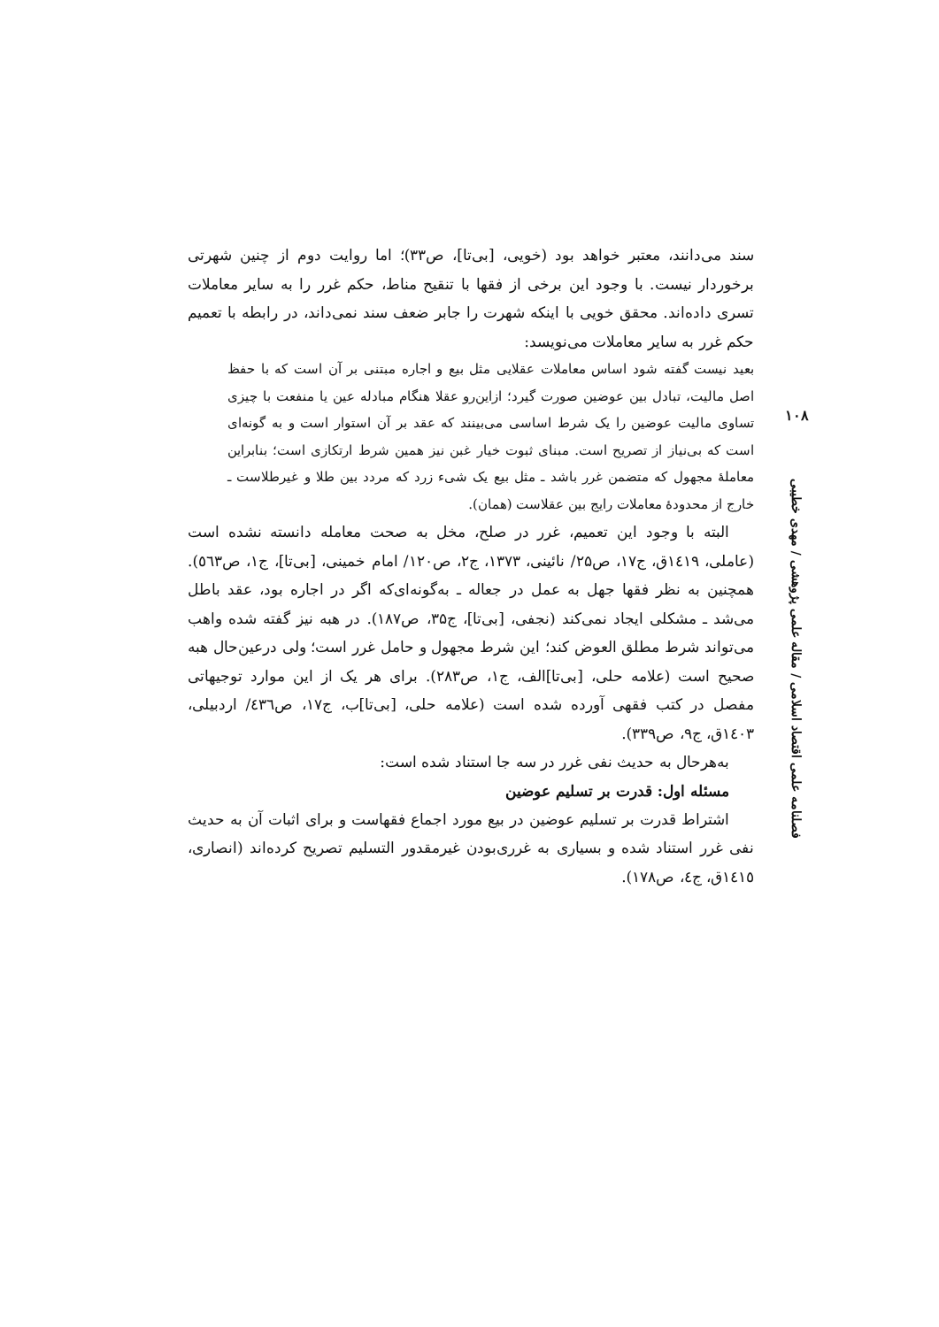۱۰۸
فصلنامه علمی اقتصاد اسلامی / مقاله علمی پژوهشی / مهدی خطیبی
سند می‌دانند، معتبر خواهد بود (خویی، [بی‌تا]، ص۳۳)؛ اما روایت دوم از چنین شهرتی برخوردار نیست. با وجود این برخی از فقها با تنقیح مناط، حکم غرر را به سایر معاملات تسری داده‌اند. محقق خویی با اینکه شهرت را جابر ضعف سند نمی‌داند، در رابطه با تعمیم حکم غرر به سایر معاملات می‌نویسد:
بعید نیست گفته شود اساس معاملات عقلایی مثل بیع و اجاره مبتنی بر آن است که با حفظ اصل مالیت، تبادل بین عوضین صورت گیرد؛ ازاین‌رو عقلا هنگام مبادله عین یا منفعت با چیزی تساوی مالیت عوضین را یک شرط اساسی می‌بینند که عقد بر آن استوار است و به گونه‌ای است که بی‌نیاز از تصریح است. مبنای ثبوت خیار غبن نیز همین شرط ارتکازی است؛ بنابراین معاملهٔ مجهول که متضمن غرر باشد ـ مثل بیع یک شیء زرد که مردد بین طلا و غیرطلاست ـ خارج از محدودهٔ معاملات رایج بین عقلاست (همان).
البته با وجود این تعمیم، غرر در صلح، مخل به صحت معامله دانسته نشده است (عاملی، ۱٤۱۹ق، ج۱۷، ص۲۵/ نائینی، ۱۳۷۳، ج۲، ص۱۲۰/ امام خمینی، [بی‌تا]، ج۱، ص٥٦۳). همچنین به نظر فقها جهل به عمل در جعاله ـ به‌گونه‌ای‌که اگر در اجاره بود، عقد باطل می‌شد ـ مشکلی ایجاد نمی‌کند (نجفی، [بی‌تا]، ج۳۵، ص۱۸۷). در هبه نیز گفته شده واهب می‌تواند شرط مطلق العوض کند؛ این شرط مجهول و حامل غرر است؛ ولی درعین‌حال هبه صحیح است (علامه حلی، [بی‌تا]الف، ج۱، ص۲۸۳). برای هر یک از این موارد توجیهاتی مفصل در کتب فقهی آورده شده است (علامه حلی، [بی‌تا]ب، ج۱۷، ص٤۳٦/ اردبیلی، ۱٤۰۳ق، ج۹، ص۳۳۹).
به‌هرحال به حدیث نفی غرر در سه جا استناد شده است:
مسئله اول: قدرت بر تسلیم عوضین
اشتراط قدرت بر تسلیم عوضین در بیع مورد اجماع فقهاست و برای اثبات آن به حدیث نفی غرر استناد شده و بسیاری به غرری‌بودن غیرمقدور التسلیم تصریح کرده‌اند (انصاری، ۱٤۱٥ق، ج٤، ص۱۷۸).